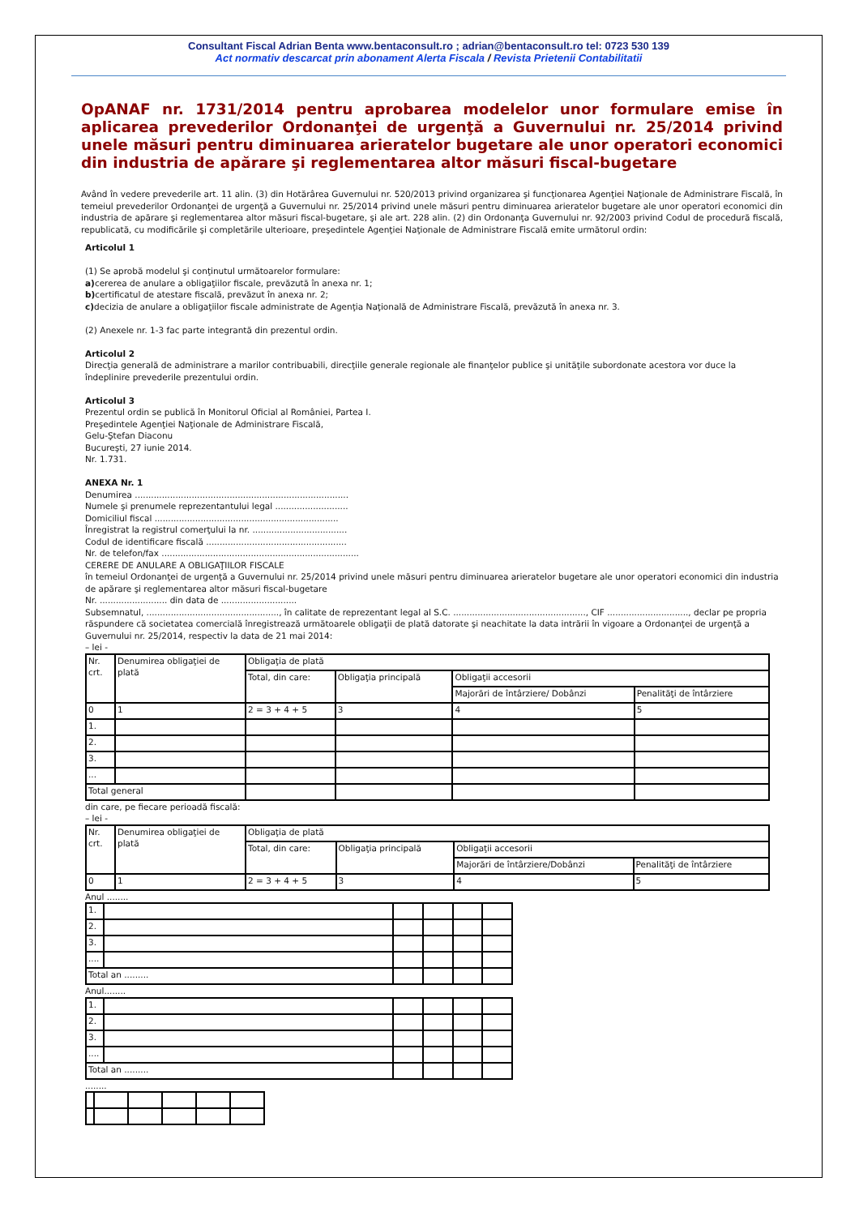Consultant Fiscal Adrian Benta www.bentaconsult.ro ; adrian@bentaconsult.ro tel: 0723 530 139
Act normativ descarcat prin abonament Alerta Fiscala / Revista Prietenii Contabilitatii
OpANAF nr. 1731/2014 pentru aprobarea modelelor unor formulare emise în aplicarea prevederilor Ordonanţei de urgenţă a Guvernului nr. 25/2014 privind unele măsuri pentru diminuarea arieratelor bugetare ale unor operatori economici din industria de apărare şi reglementarea altor măsuri fiscal-bugetare
Având în vedere prevederile art. 11 alin. (3) din Hotărârea Guvernului nr. 520/2013 privind organizarea şi funcţionarea Agenţiei Naţionale de Administrare Fiscală, în temeiul prevederilor Ordonanţei de urgenţă a Guvernului nr. 25/2014 privind unele măsuri pentru diminuarea arieratelor bugetare ale unor operatori economici din industria de apărare şi reglementarea altor măsuri fiscal-bugetare, şi ale art. 228 alin. (2) din Ordonanţa Guvernului nr. 92/2003 privind Codul de procedură fiscală, republicată, cu modificările şi completările ulterioare, preşedintele Agenţiei Naţionale de Administrare Fiscală emite următorul ordin:
Articolul 1
(1) Se aprobă modelul şi conţinutul următoarelor formulare:
a) cererea de anulare a obligaţiilor fiscale, prevăzută în anexa nr. 1;
b) certificatul de atestare fiscală, prevăzut în anexa nr. 2;
c) decizia de anulare a obligaţiilor fiscale administrate de Agenţia Naţională de Administrare Fiscală, prevăzută în anexa nr. 3.
(2) Anexele nr. 1-3 fac parte integrantă din prezentul ordin.
Articolul 2
Direcţia generală de administrare a marilor contribuabili, direcţiile generale regionale ale finanţelor publice şi unităţile subordonate acestora vor duce la îndeplinire prevederile prezentului ordin.
Articolul 3
Prezentul ordin se publică în Monitorul Oficial al României, Partea I.
Preşedintele Agenţiei Naţionale de Administrare Fiscală,
Gelu-Ştefan Diaconu
Bucureşti, 27 iunie 2014.
Nr. 1.731.
ANEXA Nr. 1
Denumirea ...............................................................................
Numele şi prenumele reprezentantului legal ...........................
Domiciliul fiscal ....................................................................
Înregistrat la registrul comerţului la nr. ...................................
Codul de identificare fiscală ....................................................
Nr. de telefon/fax .........................................................................
CERERE DE ANULARE A OBLIGAŢIILOR FISCALE
în temeiul Ordonanţei de urgenţă a Guvernului nr. 25/2014 privind unele măsuri pentru diminuarea arieratelor bugetare ale unor operatori economici din industria de apărare şi reglementarea altor măsuri fiscal-bugetare
Nr. ......................... din data de ............................
Subsemnatul, ................................................., în calitate de reprezentant legal al S.C. ................................................., CIF .............................., declar pe propria răspundere că societatea comercială înregistrează următoarele obligaţii de plată datorate şi neachitate la data intrării în vigoare a Ordonanţei de urgenţă a Guvernului nr. 25/2014, respectiv la data de 21 mai 2014:
– lei -
| Nr. crt. | Denumirea obligaţiei de plată | Obligaţia de plată | | | |
| | | Total, din care: | Obligaţia principală | Obligaţii accesorii | |
| | | | | Majorări de întârziere/ Dobânzi | Penalităţi de întârziere |
| 0 | 1 | 2 = 3 + 4 + 5 | 3 | 4 | 5 |
| 1. | | | | | |
| 2. | | | | | |
| 3. | | | | | |
| ... | | | | | |
| Total general | | | | | |
din care, pe fiecare perioadă fiscală:
– lei -
| Nr. crt. | Denumirea obligaţiei de plată | Obligaţia de plată | | | |
| | | Total, din care: | Obligaţia principală | Obligaţii accesorii | |
| | | | | Majorări de întârziere/Dobânzi | Penalităţi de întârziere |
| 0 | 1 | 2 = 3 + 4 + 5 | 3 | 4 | 5 |
Anul ........
| 1. | | | | | |
| 2. | | | | | |
| 3. | | | | | |
| .... | | | | | |
| Total an ......... | | | | | |
Anul........
| 1. | | | | | |
| 2. | | | | | |
| 3. | | | | | |
| .... | | | | | |
| Total an ......... | | | | | |
........